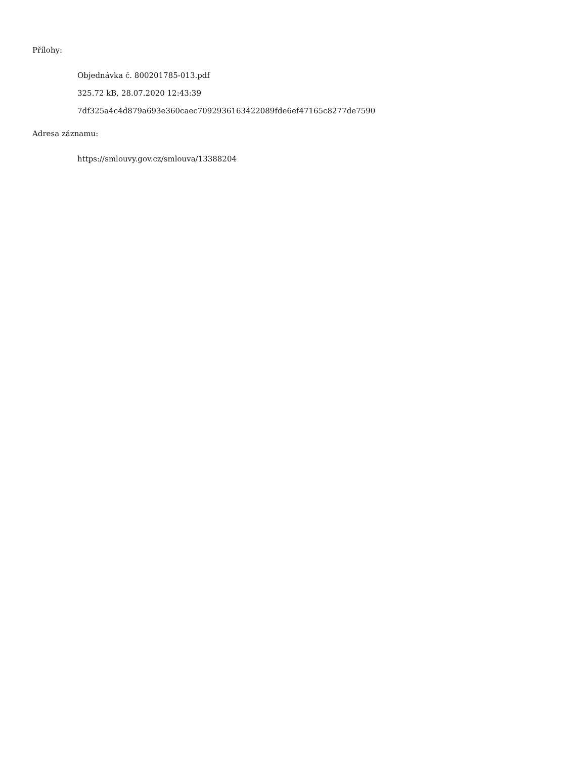Přílohy:
Objednávka č. 800201785-013.pdf
325.72 kB, 28.07.2020 12:43:39
7df325a4c4d879a693e360caec7092936163422089fde6ef47165c8277de7590
Adresa záznamu:
https://smlouvy.gov.cz/smlouva/13388204